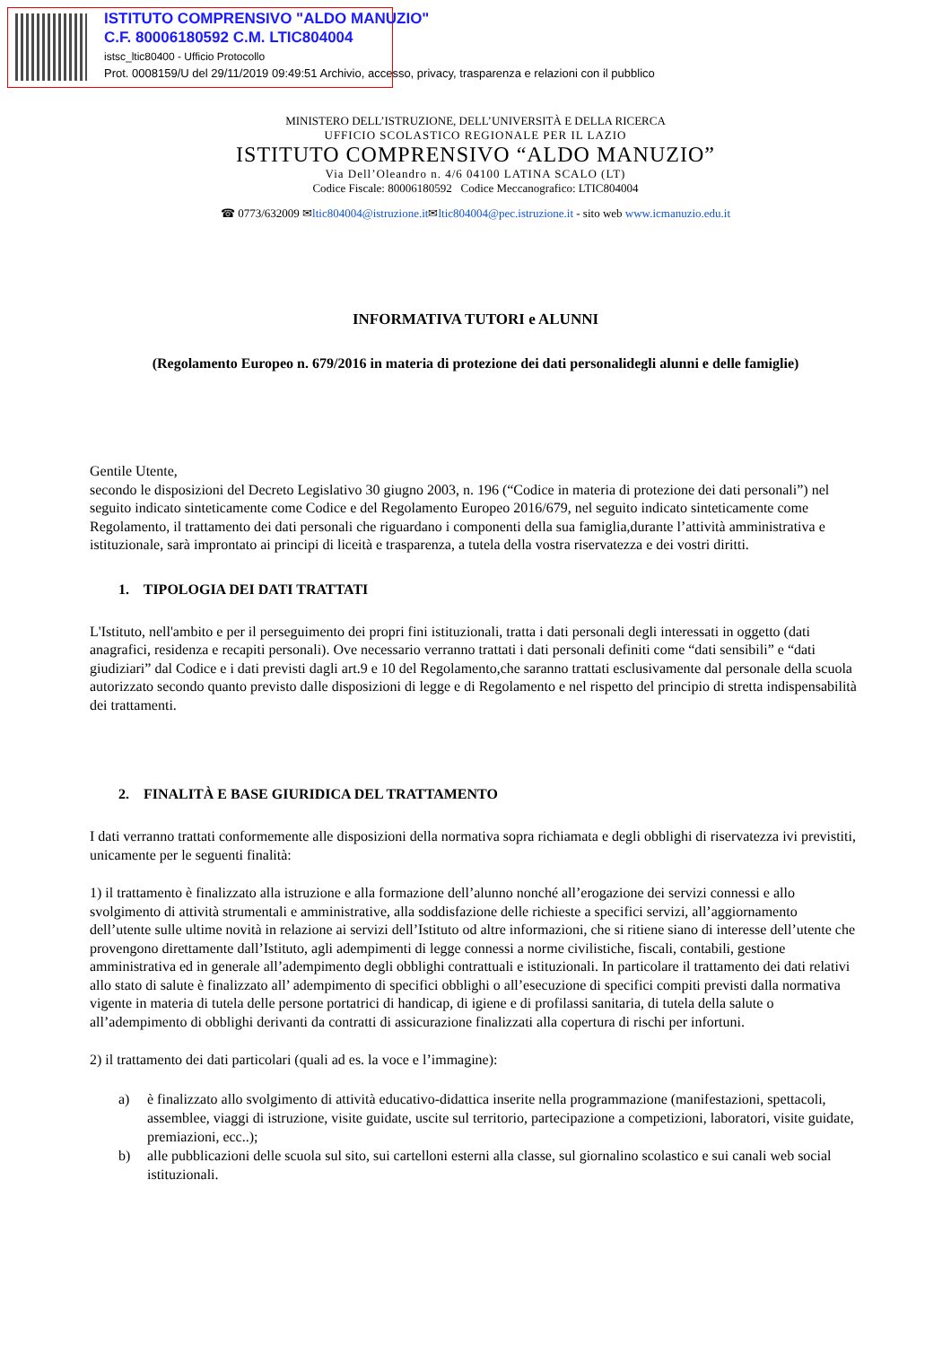ISTITUTO COMPRENSIVO "ALDO MANUZIO"
C.F. 80006180592 C.M. LTIC804004
istsc_ltic80400 - Ufficio Protocollo
Prot. 0008159/U del 29/11/2019 09:49:51 Archivio, accesso, privacy, trasparenza e relazioni con il pubblico
MINISTERO DELL’ISTRUZIONE, DELL’UNIVERSITÀ E DELLA RICERCA
UFFICIO SCOLASTICO REGIONALE PER IL LAZIO
ISTITUTO COMPRENSIVO “ALDO MANUZIO”
Via Dell’Oleandro n. 4/6 04100 LATINA SCALO (LT)
Codice Fiscale: 80006180592 Codice Meccanografico: LTIC804004
☎ 0773/632009 ✉ltic804004@istruzione.it✉ltic804004@pec.istruzione.it - sito web www.icmanuzio.edu.it
INFORMATIVA TUTORI e ALUNNI
(Regolamento Europeo n. 679/2016 in materia di protezione dei dati personalidegli alunni e delle famiglie)
Gentile Utente,
secondo le disposizioni del Decreto Legislativo 30 giugno 2003, n. 196 (“Codice in materia di protezione dei dati personali”) nel seguito indicato sinteticamente come Codice e del Regolamento Europeo 2016/679, nel seguito indicato sinteticamente come Regolamento, il trattamento dei dati personali che riguardano i componenti della sua famiglia,durante l’attività amministrativa e istituzionale, sarà improntato ai principi di liceità e trasparenza, a tutela della vostra riservatezza e dei vostri diritti.
1. TIPOLOGIA DEI DATI TRATTATI
L'Istituto, nell'ambito e per il perseguimento dei propri fini istituzionali, tratta i dati personali degli interessati in oggetto (dati anagrafici, residenza e recapiti personali). Ove necessario verranno trattati i dati personali definiti come “dati sensibili” e “dati giudiziari” dal Codice e i dati previsti dagli art.9 e 10 del Regolamento,che saranno trattati esclusivamente dal personale della scuola autorizzato secondo quanto previsto dalle disposizioni di legge e di Regolamento e nel rispetto del principio di stretta indispensabilità dei trattamenti.
2. FINALITÀ E BASE GIURIDICA DEL TRATTAMENTO
I dati verranno trattati conformemente alle disposizioni della normativa sopra richiamata e degli obblighi di riservatezza ivi previstiti, unicamente per le seguenti finalità:
1) il trattamento è finalizzato alla istruzione e alla formazione dell’alunno nonché all’erogazione dei servizi connessi e allo svolgimento di attività strumentali e amministrative, alla soddisfazione delle richieste a specifici servizi, all’aggiornamento dell’utente sulle ultime novità in relazione ai servizi dell’Istituto od altre informazioni, che si ritiene siano di interesse dell’utente che provengono direttamente dall’Istituto, agli adempimenti di legge connessi a norme civilistiche, fiscali, contabili, gestione amministrativa ed in generale all’adempimento degli obblighi contrattuali e istituzionali. In particolare il trattamento dei dati relativi allo stato di salute è finalizzato all’ adempimento di specifici obblighi o all’esecuzione di specifici compiti previsti dalla normativa vigente in materia di tutela delle persone portatrici di handicap, di igiene e di profilassi sanitaria, di tutela della salute o all’adempimento di obblighi derivanti da contratti di assicurazione finalizzati alla copertura di rischi per infortuni.
2) il trattamento dei dati particolari (quali ad es. la voce e l’immagine):
a) è finalizzato allo svolgimento di attività educativo-didattica inserite nella programmazione (manifestazioni, spettacoli, assemblee, viaggi di istruzione, visite guidate, uscite sul territorio, partecipazione a competizioni, laboratori, visite guidate, premiazioni, ecc..);
b) alle pubblicazioni delle scuola sul sito, sui cartelloni esterni alla classe, sul giornalino scolastico e sui canali web social istituzionali.